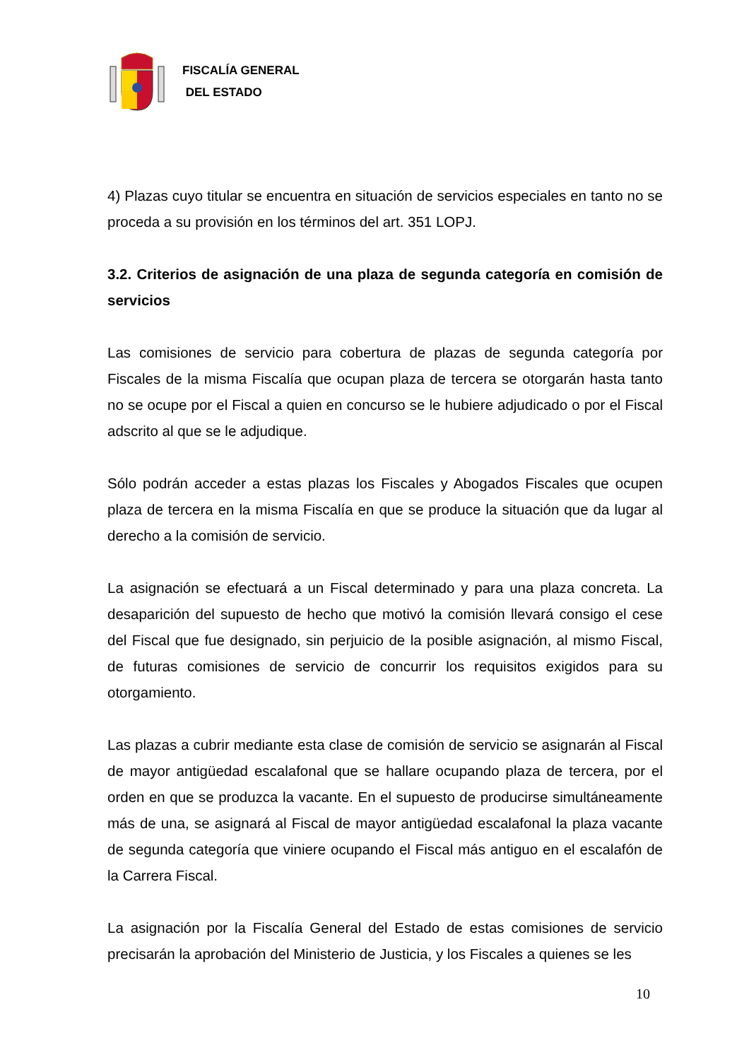FISCALÍA GENERAL
DEL ESTADO
4) Plazas cuyo titular se encuentra en situación de servicios especiales en tanto no se proceda a su provisión en los términos del art. 351 LOPJ.
3.2. Criterios de asignación de una plaza de segunda categoría en comisión de servicios
Las comisiones de servicio para cobertura de plazas de segunda categoría por Fiscales de la misma Fiscalía que ocupan plaza de tercera se otorgarán hasta tanto no se ocupe por el Fiscal a quien en concurso se le hubiere adjudicado o por el Fiscal adscrito al que se le adjudique.
Sólo podrán acceder a estas plazas los Fiscales y Abogados Fiscales que ocupen plaza de tercera en la misma Fiscalía en que se produce la situación que da lugar al derecho a la comisión de servicio.
La asignación se efectuará a un Fiscal determinado y para una plaza concreta. La desaparición del supuesto de hecho que motivó la comisión llevará consigo el cese del Fiscal que fue designado, sin perjuicio de la posible asignación, al mismo Fiscal, de futuras comisiones de servicio de concurrir los requisitos exigidos para su otorgamiento.
Las plazas a cubrir mediante esta clase de comisión de servicio se asignarán al Fiscal de mayor antigüedad escalafonal que se hallare ocupando plaza de tercera, por el orden en que se produzca la vacante. En el supuesto de producirse simultáneamente más de una, se asignará al Fiscal de mayor antigüedad escalafonal la plaza vacante de segunda categoría que viniere ocupando el Fiscal más antiguo en el escalafón de la Carrera Fiscal.
La asignación por la Fiscalía General del Estado de estas comisiones de servicio precisarán la aprobación del Ministerio de Justicia, y los Fiscales a quienes se les
10